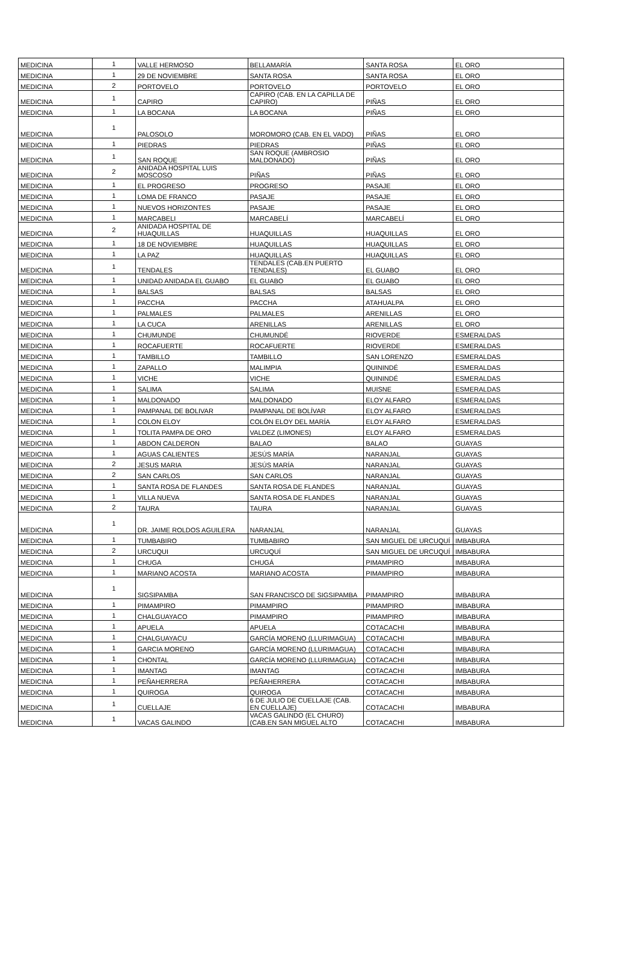| MEDICINA | 1 | VALLE HERMOSO | BELLAMARÍA | SANTA ROSA | EL ORO |
| MEDICINA | 1 | 29 DE NOVIEMBRE | SANTA ROSA | SANTA ROSA | EL ORO |
| MEDICINA | 2 | PORTOVELO | PORTOVELO | PORTOVELO | EL ORO |
| MEDICINA | 1 | CAPIRO | CAPIRO (CAB. EN LA CAPILLA DE CAPIRO) | PIÑAS | EL ORO |
| MEDICINA | 1 | LA BOCANA | LA BOCANA | PIÑAS | EL ORO |
| MEDICINA | 1 | PALOSOLO | MOROMORO (CAB. EN EL VADO) | PIÑAS | EL ORO |
| MEDICINA | 1 | PIEDRAS | PIEDRAS | PIÑAS | EL ORO |
| MEDICINA | 1 | SAN ROQUE | SAN ROQUE (AMBROSIO MALDONADO) | PIÑAS | EL ORO |
| MEDICINA | 2 | ANIDADA HOSPITAL LUIS MOSCOSO | PIÑAS | PIÑAS | EL ORO |
| MEDICINA | 1 | EL PROGRESO | PROGRESO | PASAJE | EL ORO |
| MEDICINA | 1 | LOMA DE FRANCO | PASAJE | PASAJE | EL ORO |
| MEDICINA | 1 | NUEVOS HORIZONTES | PASAJE | PASAJE | EL ORO |
| MEDICINA | 1 | MARCABELI | MARCABELÍ | MARCABELÍ | EL ORO |
| MEDICINA | 2 | ANIDADA HOSPITAL DE HUAQUILLAS | HUAQUILLAS | HUAQUILLAS | EL ORO |
| MEDICINA | 1 | 18 DE NOVIEMBRE | HUAQUILLAS | HUAQUILLAS | EL ORO |
| MEDICINA | 1 | LA PAZ | HUAQUILLAS | HUAQUILLAS | EL ORO |
| MEDICINA | 1 | TENDALES | TENDALES (CAB.EN PUERTO TENDALES) | EL GUABO | EL ORO |
| MEDICINA | 1 | UNIDAD ANIDADA EL GUABO | EL GUABO | EL GUABO | EL ORO |
| MEDICINA | 1 | BALSAS | BALSAS | BALSAS | EL ORO |
| MEDICINA | 1 | PACCHA | PACCHA | ATAHUALPA | EL ORO |
| MEDICINA | 1 | PALMALES | PALMALES | ARENILLAS | EL ORO |
| MEDICINA | 1 | LA CUCA | ARENILLAS | ARENILLAS | EL ORO |
| MEDICINA | 1 | CHUMUNDE | CHUMUNDÉ | RIOVERDE | ESMERALDAS |
| MEDICINA | 1 | ROCAFUERTE | ROCAFUERTE | RIOVERDE | ESMERALDAS |
| MEDICINA | 1 | TAMBILLO | TAMBILLO | SAN LORENZO | ESMERALDAS |
| MEDICINA | 1 | ZAPALLO | MALIMPIA | QUININDÉ | ESMERALDAS |
| MEDICINA | 1 | VICHE | VICHE | QUININDÉ | ESMERALDAS |
| MEDICINA | 1 | SALIMA | SALIMA | MUISNE | ESMERALDAS |
| MEDICINA | 1 | MALDONADO | MALDONADO | ELOY ALFARO | ESMERALDAS |
| MEDICINA | 1 | PAMPANAL DE BOLIVAR | PAMPANAL DE BOLÍVAR | ELOY ALFARO | ESMERALDAS |
| MEDICINA | 1 | COLON ELOY | COLÓN ELOY DEL MARÍA | ELOY ALFARO | ESMERALDAS |
| MEDICINA | 1 | TOLITA PAMPA DE ORO | VALDEZ (LIMONES) | ELOY ALFARO | ESMERALDAS |
| MEDICINA | 1 | ABDON CALDERON | BALAO | BALAO | GUAYAS |
| MEDICINA | 1 | AGUAS CALIENTES | JESÚS MARÍA | NARANJAL | GUAYAS |
| MEDICINA | 2 | JESUS MARIA | JESÚS MARÍA | NARANJAL | GUAYAS |
| MEDICINA | 2 | SAN CARLOS | SAN CARLOS | NARANJAL | GUAYAS |
| MEDICINA | 1 | SANTA ROSA DE FLANDES | SANTA ROSA DE FLANDES | NARANJAL | GUAYAS |
| MEDICINA | 1 | VILLA NUEVA | SANTA ROSA DE FLANDES | NARANJAL | GUAYAS |
| MEDICINA | 2 | TAURA | TAURA | NARANJAL | GUAYAS |
| MEDICINA | 1 | DR. JAIME ROLDOS AGUILERA | NARANJAL | NARANJAL | GUAYAS |
| MEDICINA | 1 | TUMBABIRO | TUMBABIRO | SAN MIGUEL DE URCUQUÍ | IMBABURA |
| MEDICINA | 2 | URCUQUI | URCUQUÍ | SAN MIGUEL DE URCUQUÍ | IMBABURA |
| MEDICINA | 1 | CHUGA | CHUGÁ | PIMAMPIRO | IMBABURA |
| MEDICINA | 1 | MARIANO ACOSTA | MARIANO ACOSTA | PIMAMPIRO | IMBABURA |
| MEDICINA | 1 | SIGSIPAMBA | SAN FRANCISCO DE SIGSIPAMBA | PIMAMPIRO | IMBABURA |
| MEDICINA | 1 | PIMAMPIRO | PIMAMPIRO | PIMAMPIRO | IMBABURA |
| MEDICINA | 1 | CHALGUAYACO | PIMAMPIRO | PIMAMPIRO | IMBABURA |
| MEDICINA | 1 | APUELA | APUELA | COTACACHI | IMBABURA |
| MEDICINA | 1 | CHALGUAYACU | GARCÍA MORENO (LLURIMAGUA) | COTACACHI | IMBABURA |
| MEDICINA | 1 | GARCIA MORENO | GARCÍA MORENO (LLURIMAGUA) | COTACACHI | IMBABURA |
| MEDICINA | 1 | CHONTAL | GARCÍA MORENO (LLURIMAGUA) | COTACACHI | IMBABURA |
| MEDICINA | 1 | IMANTAG | IMANTAG | COTACACHI | IMBABURA |
| MEDICINA | 1 | PEÑAHERRERA | PEÑAHERRERA | COTACACHI | IMBABURA |
| MEDICINA | 1 | QUIROGA | QUIROGA | COTACACHI | IMBABURA |
| MEDICINA | 1 | CUELLAJE | 6 DE JULIO DE CUELLAJE (CAB. EN CUELLAJE) | COTACACHI | IMBABURA |
| MEDICINA | 1 | VACAS GALINDO | VACAS GALINDO (EL CHURO) (CAB.EN SAN MIGUEL ALTO | COTACACHI | IMBABURA |